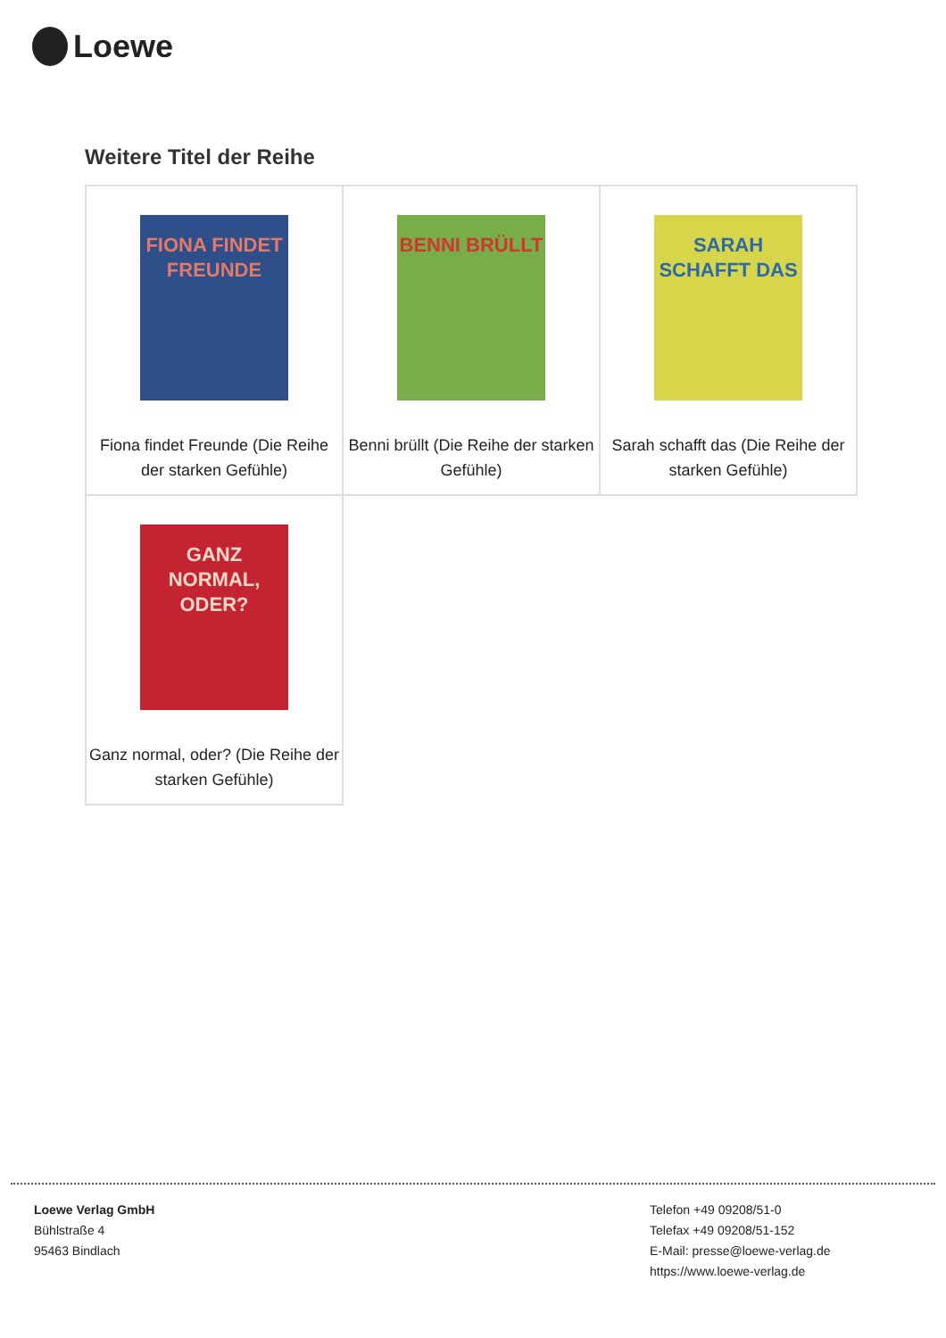Loewe
Weitere Titel der Reihe
| FIONA FINDET FREUNDE Fiona findet Freunde (Die Reihe der starken Gefühle) | BENNI BRÜLLT Benni brüllt (Die Reihe der starken Gefühle) | SARAH SCHAFFT DAS Sarah schafft das (Die Reihe der starken Gefühle) |
| GANZ NORMAL, ODER? Ganz normal, oder? (Die Reihe der starken Gefühle) | | |
Loewe Verlag GmbH
Bühlstraße 4
95463 Bindlach
Telefon +49 09208/51-0
Telefax +49 09208/51-152
E-Mail: presse@loewe-verlag.de
https://www.loewe-verlag.de